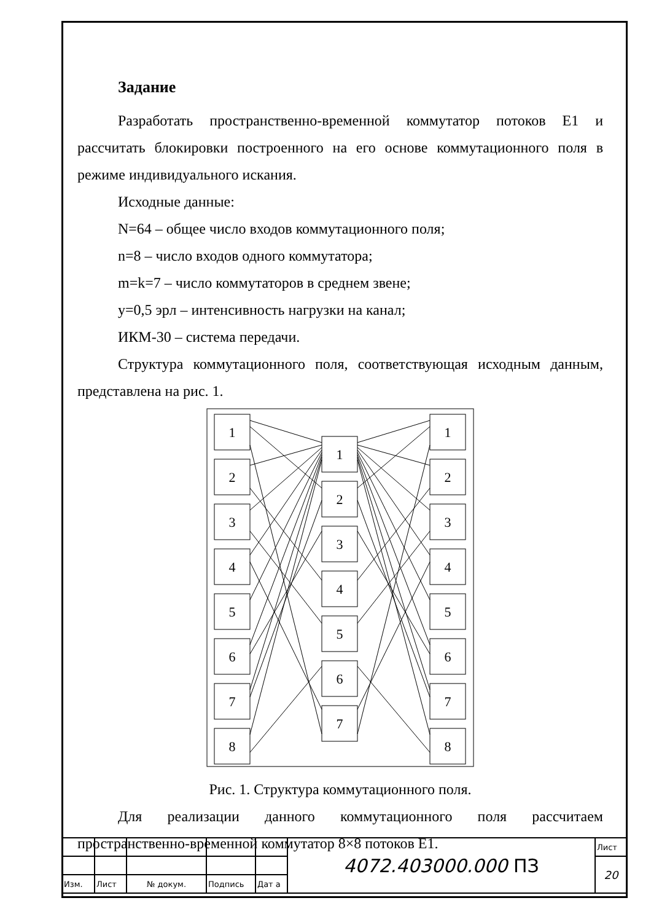Задание
Разработать пространственно-временной коммутатор потоков E1 и рассчитать блокировки построенного на его основе коммутационного поля в режиме индивидуального искания.
Исходные данные:
N=64 – общее число входов коммутационного поля;
n=8 – число входов одного коммутатора;
m=k=7 – число коммутаторов в среднем звене;
y=0,5 эрл – интенсивность нагрузки на канал;
ИКМ-30 – система передачи.
Структура коммутационного поля, соответствующая исходным данным, представлена на рис. 1.
1
2
3
4
5
6
7
8
1
2
3
4
5
6
7
1
2
3
4
5
6
7
8
Рис. 1. Структура коммутационного поля.
Для реализации данного коммутационного поля рассчитаем пространственно-временной коммутатор 8×8 потоков E1.
| | | | | | 4072.403000.000 ПЗ | Лист |
| | | | | | | 20 |
| Изм. | Лист | № докум. | Подпись | Дат а | | |